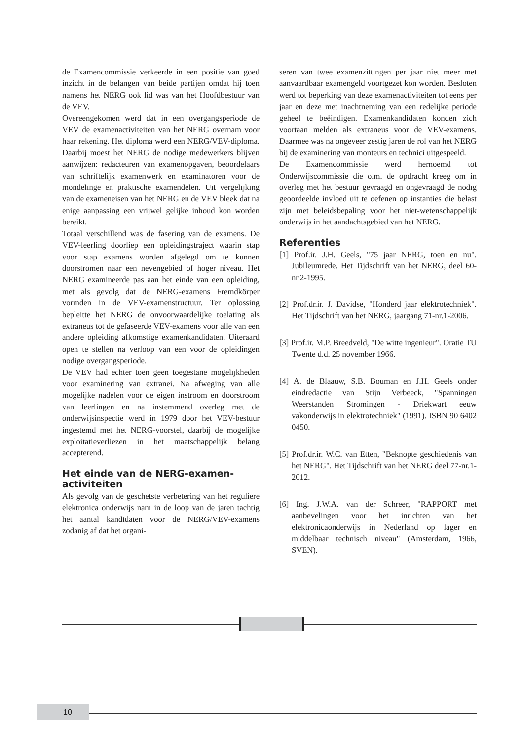de Examencommissie verkeerde in een positie van goed inzicht in de belangen van beide partijen omdat hij toen namens het NERG ook lid was van het Hoofdbestuur van de VEV.
Overeengekomen werd dat in een overgangsperiode de VEV de examenactiviteiten van het NERG overnam voor haar rekening. Het diploma werd een NERG/VEV-diploma. Daarbij moest het NERG de nodige medewerkers blijven aanwijzen: redacteuren van examenopgaven, beoordelaars van schriftelijk examenwerk en examinatoren voor de mondelinge en praktische examendelen. Uit vergelijking van de exameneisen van het NERG en de VEV bleek dat na enige aanpassing een vrijwel gelijke inhoud kon worden bereikt.
Totaal verschillend was de fasering van de examens. De VEV-leerling doorliep een opleidingstraject waarin stap voor stap examens worden afgelegd om te kunnen doorstromen naar een nevengebied of hoger niveau. Het NERG examineerde pas aan het einde van een opleiding, met als gevolg dat de NERG-examens Fremdkörper vormden in de VEV-examenstructuur. Ter oplossing bepleitte het NERG de onvoorwaardelijke toelating als extraneus tot de gefaseerde VEV-examens voor alle van een andere opleiding afkomstige examenkandidaten. Uiteraard open te stellen na verloop van een voor de opleidingen nodige overgangsperiode.
De VEV had echter toen geen toegestane mogelijkheden voor examinering van extranei. Na afweging van alle mogelijke nadelen voor de eigen instroom en doorstroom van leerlingen en na instemmend overleg met de onderwijsinspectie werd in 1979 door het VEV-bestuur ingestemd met het NERG-voorstel, daarbij de mogelijke exploitatieverliezen in het maatschappelijk belang accepterend.
Het einde van de NERG-examen-
activiteiten
Als gevolg van de geschetste verbetering van het reguliere elektronica onderwijs nam in de loop van de jaren tachtig het aantal kandidaten voor de NERG/VEV-examens zodanig af dat het organi-
seren van twee examenzittingen per jaar niet meer met aanvaardbaar examengeld voortgezet kon worden. Besloten werd tot beperking van deze examenactiviteiten tot eens per jaar en deze met inachtneming van een redelijke periode geheel te beëindigen. Examenkandidaten konden zich voortaan melden als extraneus voor de VEV-examens. Daarmee was na ongeveer zestig jaren de rol van het NERG bij de examinering van monteurs en technici uitgespeeld.
De Examencommissie werd hernoemd tot Onderwijscommissie die o.m. de opdracht kreeg om in overleg met het bestuur gevraagd en ongevraagd de nodig geoordeelde invloed uit te oefenen op instanties die belast zijn met beleidsbepaling voor het niet-wetenschappelijk onderwijs in het aandachtsgebied van het NERG.
Referenties
[1] Prof.ir. J.H. Geels, "75 jaar NERG, toen en nu". Jubileumrede. Het Tijdschrift van het NERG, deel 60-nr.2-1995.
[2] Prof.dr.ir. J. Davidse, "Honderd jaar elektrotechniek". Het Tijdschrift van het NERG, jaargang 71-nr.1-2006.
[3] Prof.ir. M.P. Breedveld, "De witte ingenieur". Oratie TU Twente d.d. 25 november 1966.
[4] A. de Blaauw, S.B. Bouman en J.H. Geels onder eindredactie van Stijn Verbeeck, "Spanningen Weerstanden Stromingen - Driekwart eeuw vakonderwijs in elektrotechniek" (1991). ISBN 90 6402 0450.
[5] Prof.dr.ir. W.C. van Etten, "Beknopte geschiedenis van het NERG". Het Tijdschrift van het NERG deel 77-nr.1-2012.
[6] Ing. J.W.A. van der Schreer, "RAPPORT met aanbevelingen voor het inrichten van het elektronicaonderwijs in Nederland op lager en middelbaar technisch niveau" (Amsterdam, 1966, SVEN).
10